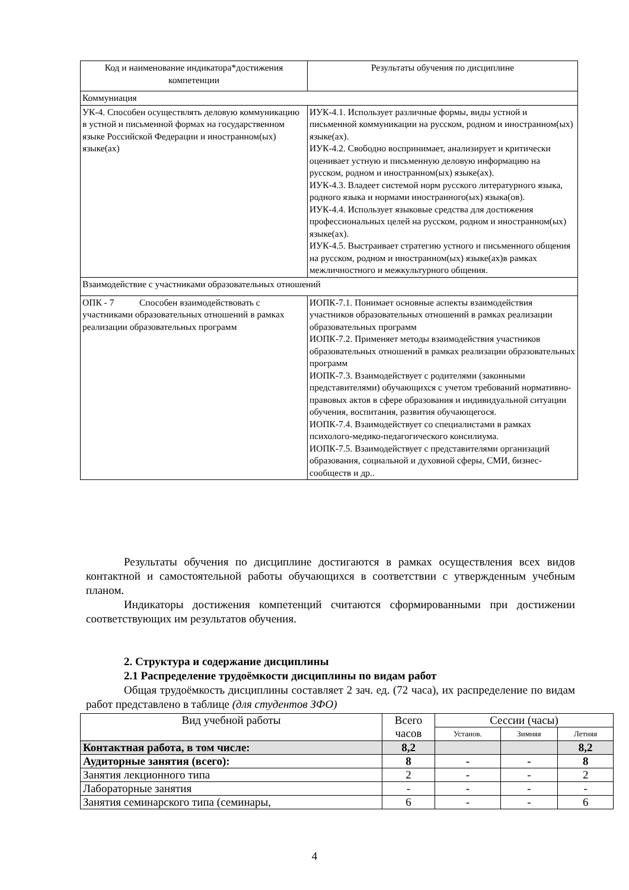| Код и наименование индикатора*достижения компетенции | Результаты обучения по дисциплине |
| --- | --- |
| Коммуниация | |
| УК-4. Способен осуществлять деловую коммуникацию в устной и письменной формах на государственном языке Российской Федерации и иностранном(ых) языке(ах) | ИУК-4.1. Использует различные формы, виды устной и письменной коммуникации на русском, родном и иностранном(ых) языке(ах). ИУК-4.2. Свободно воспринимает, анализирует и критически оценивает устную и письменную деловую информацию на русском, родном и иностранном(ых) языке(ах). ИУК-4.3. Владеет системой норм русского литературного языка, родного языка и нормами иностранного(ых) языка(ов). ИУК-4.4. Использует языковые средства для достижения профессиональных целей на русском, родном и иностранном(ых) языке(ах). ИУК-4.5. Выстраивает стратегию устного и письменного общения на русском, родном и иностранном(ых) языке(ах)в рамках межличностного и межкультурного общения. |
| Взаимодействие с участниками образовательных отношений | |
| ОПК - 7 Способен взаимодействовать с участниками образовательных отношений в рамках реализации образовательных программ | ИОПК-7.1. Понимает основные аспекты взаимодействия участников образовательных отношений в рамках реализации образовательных программ ИОПК-7.2. Применяет методы взаимодействия участников образовательных отношений в рамках реализации образовательных программ ИОПК-7.3. Взаимодействует с родителями (законными представителями) обучающихся с учетом требований нормативно-правовых актов в сфере образования и индивидуальной ситуации обучения, воспитания, развития обучающегося. ИОПК-7.4. Взаимодействует со специалистами в рамках психолого-медико-педагогического консилиума. ИОПК-7.5. Взаимодействует с представителями организаций образования, социальной и духовной сферы, СМИ, бизнес-сообществ и др.. |
Результаты обучения по дисциплине достигаются в рамках осуществления всех видов контактной и самостоятельной работы обучающихся в соответствии с утвержденным учебным планом.
Индикаторы достижения компетенций считаются сформированными при достижении соответствующих им результатов обучения.
2. Структура и содержание дисциплины
2.1 Распределение трудоёмкости дисциплины по видам работ
Общая трудоёмкость дисциплины составляет 2 зач. ед. (72 часа), их распределение по видам работ представлено в таблице (для студентов ЗФО)
| Вид учебной работы | Всего часов | Сессии (часы) | | |
| --- | --- | --- | --- | --- |
| | | Установ. | Зимняя | Летняя |
| Контактная работа, в том числе: | 8,2 | | | 8,2 |
| Аудиторные занятия (всего): | 8 | - | - | 8 |
| Занятия лекционного типа | 2 | - | - | 2 |
| Лабораторные занятия | - | - | - | - |
| Занятия семинарского типа (семинары, | 6 | - | - | 6 |
4